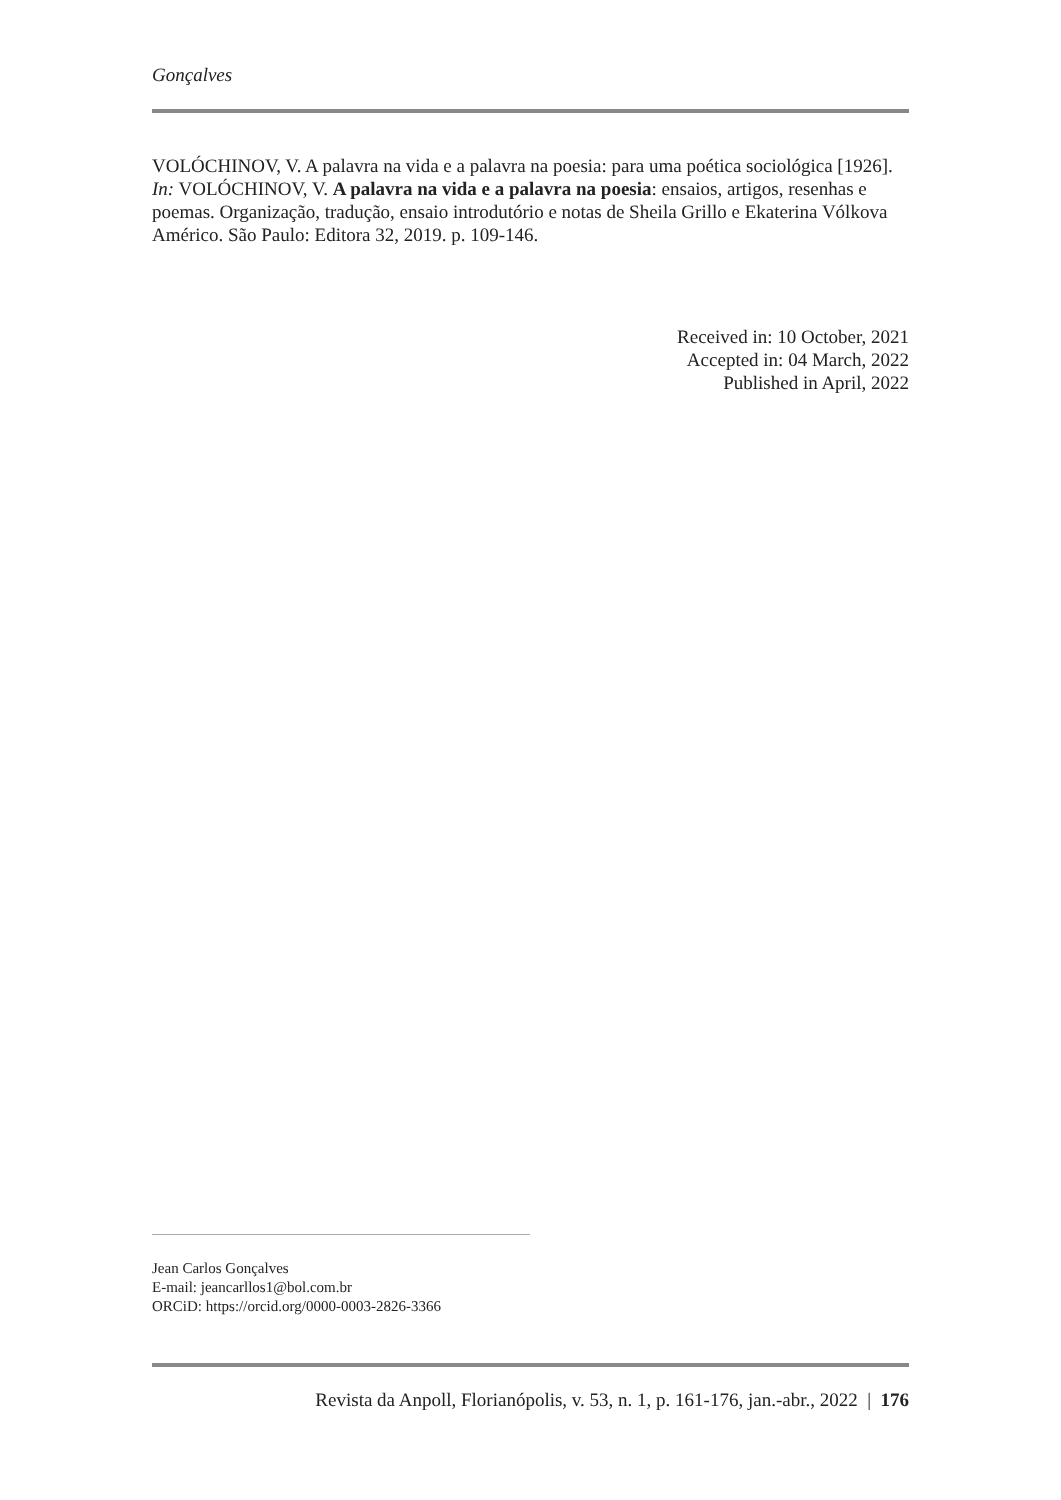Gonçalves
VOLÓCHINOV, V. A palavra na vida e a palavra na poesia: para uma poética sociológica [1926]. In: VOLÓCHINOV, V. A palavra na vida e a palavra na poesia: ensaios, artigos, resenhas e poemas. Organização, tradução, ensaio introdutório e notas de Sheila Grillo e Ekaterina Vólkova Américo. São Paulo: Editora 32, 2019. p. 109-146.
Received in: 10 October, 2021
Accepted in: 04 March, 2022
Published in April, 2022
Jean Carlos Gonçalves
E-mail: jeancarllos1@bol.com.br
ORCiD: https://orcid.org/0000-0003-2826-3366
Revista da Anpoll, Florianópolis, v. 53, n. 1, p. 161-176, jan.-abr., 2022 | 176